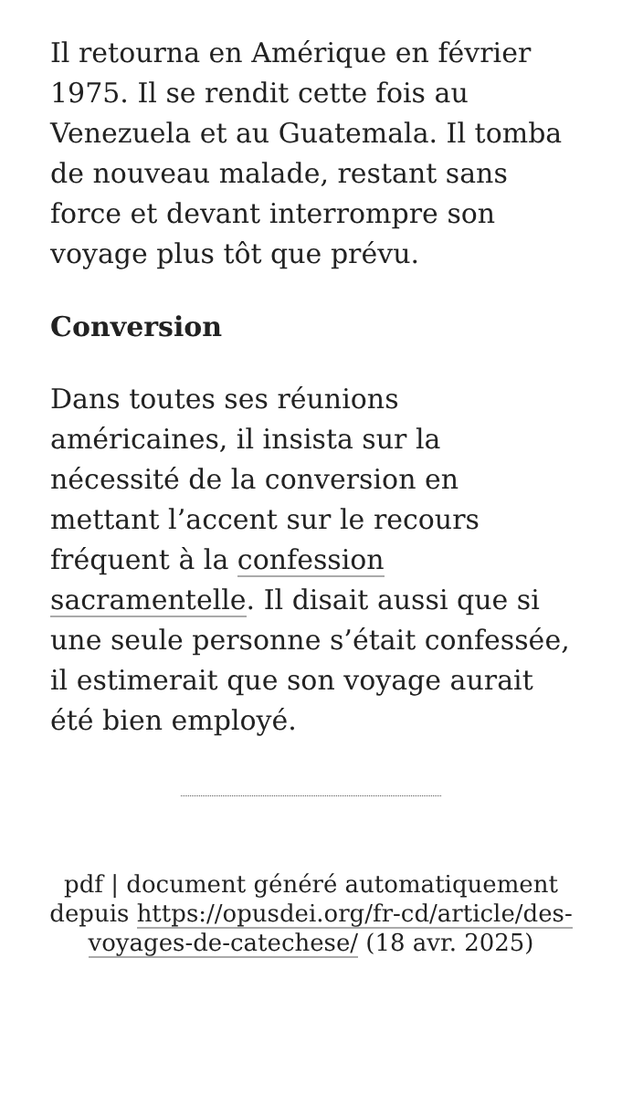Il retourna en Amérique en février 1975. Il se rendit cette fois au Venezuela et au Guatemala. Il tomba de nouveau malade, restant sans force et devant interrompre son voyage plus tôt que prévu.
Conversion
Dans toutes ses réunions américaines, il insista sur la nécessité de la conversion en mettant l’accent sur le recours fréquent à la confession sacramentelle. Il disait aussi que si une seule personne s’était confessée, il estimerait que son voyage aurait été bien employé.
pdf | document généré automatiquement depuis https://opusdei.org/fr-cd/article/des-voyages-de-catechese/ (18 avr. 2025)